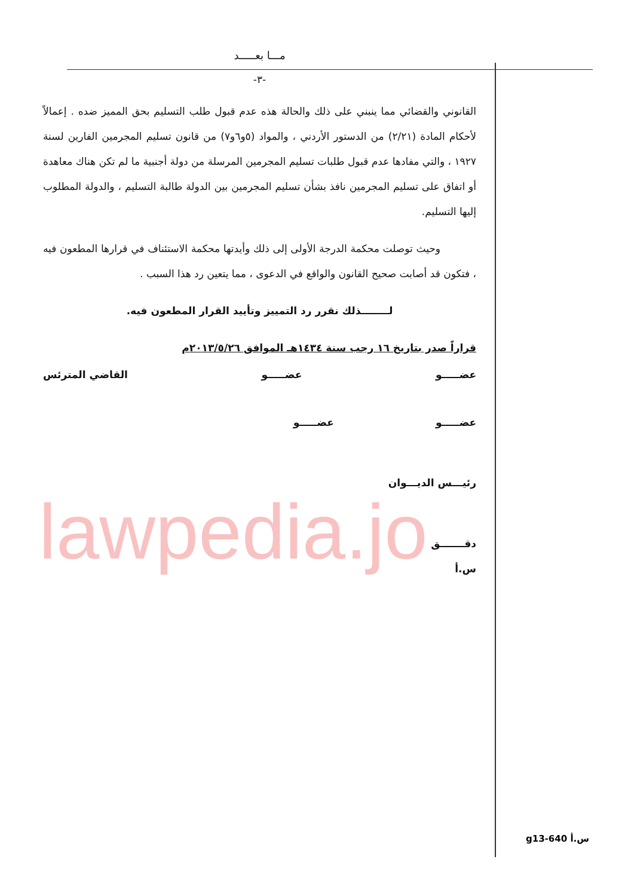مـــا بعـــــد
-٣-
القانوني والقضائي مما ينبني على ذلك والحالة هذه عدم قبول طلب التسليم بحق المميز ضده . إعمالاً لأحكام المادة (٢/٢١) من الدستور الأردني ، والمواد (٥و٦و٧) من قانون تسليم المجرمين الفارين لسنة ١٩٢٧ ، والتي مفادها عدم قبول طلبات تسليم المجرمين المرسلة من دولة أجنبية ما لم تكن هناك معاهدة أو اتفاق على تسليم المجرمين نافذ بشأن تسليم المجرمين بين الدولة طالبة التسليم ، والدولة المطلوب إليها التسليم.
وحيث توصلت محكمة الدرجة الأولى إلى ذلك وأيدتها محكمة الاستئناف في قرارها المطعون فيه ، فتكون قد أصابت صحيح القانون والواقع في الدعوى ، مما يتعين رد هذا السبب .
لــــــــذلك نقرر رد التمييز وتأييد القرار المطعون فيه.
قراراً صدر بتاريخ ١٦ رجب سنة ١٤٣٤هـ الموافق ٢٠١٣/٥/٢٦م
عضـــــو عضـــــو القاضي المترئس
عضـــــو عضـــــو
رئيـــس الديـــوان
دقـــــــق
س.أ
lawpedia.jo
g13-640 س.أ